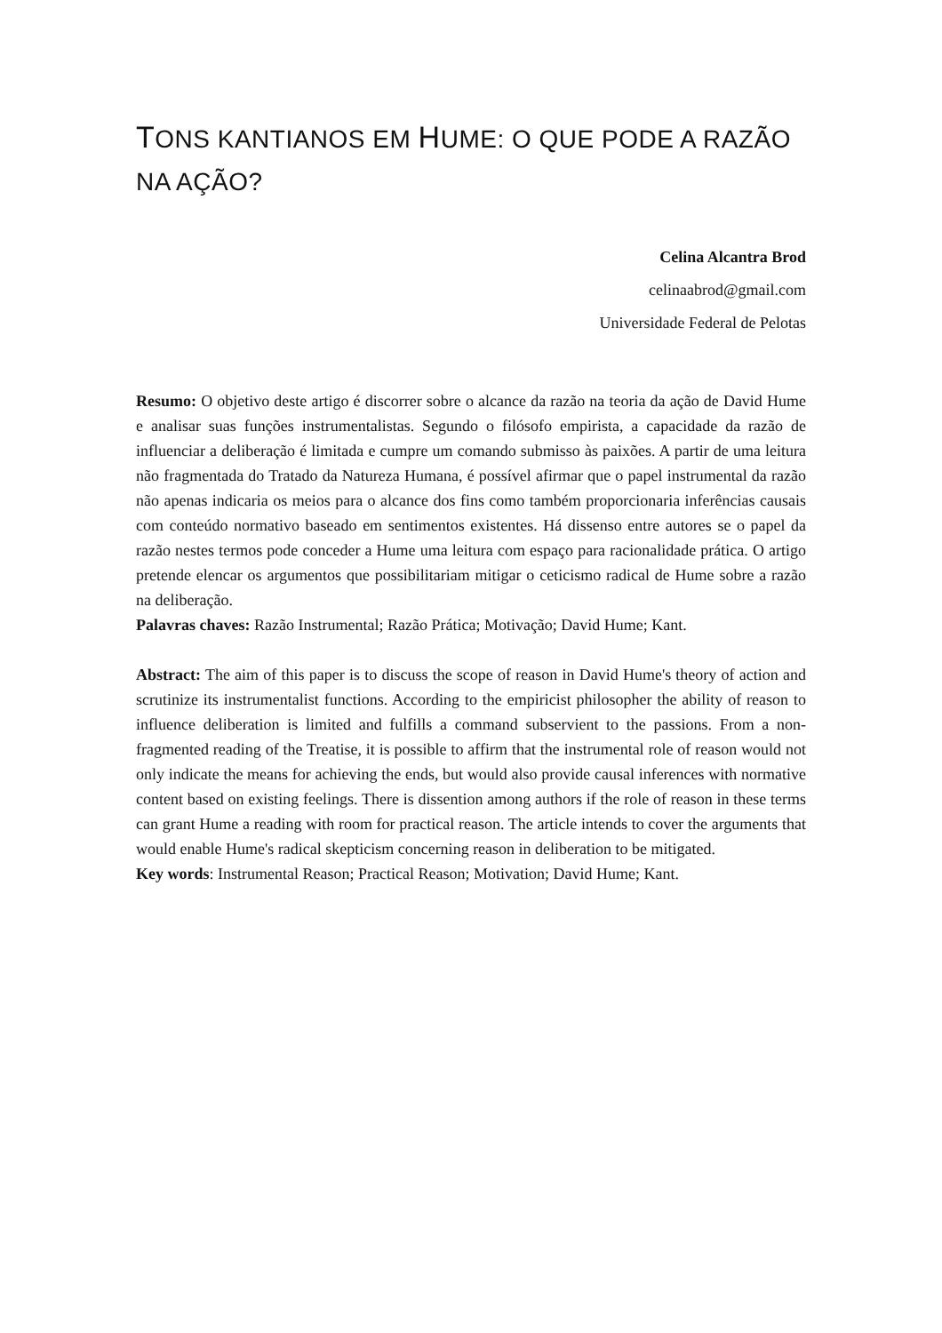TONS KANTIANOS EM HUME: O QUE PODE A RAZÃO NA AÇÃO?
Celina Alcantra Brod
celinaabrod@gmail.com
Universidade Federal de Pelotas
Resumo: O objetivo deste artigo é discorrer sobre o alcance da razão na teoria da ação de David Hume e analisar suas funções instrumentalistas. Segundo o filósofo empirista, a capacidade da razão de influenciar a deliberação é limitada e cumpre um comando submisso às paixões. A partir de uma leitura não fragmentada do Tratado da Natureza Humana, é possível afirmar que o papel instrumental da razão não apenas indicaria os meios para o alcance dos fins como também proporcionaria inferências causais com conteúdo normativo baseado em sentimentos existentes. Há dissenso entre autores se o papel da razão nestes termos pode conceder a Hume uma leitura com espaço para racionalidade prática. O artigo pretende elencar os argumentos que possibilitariam mitigar o ceticismo radical de Hume sobre a razão na deliberação.
Palavras chaves: Razão Instrumental; Razão Prática; Motivação; David Hume; Kant.
Abstract: The aim of this paper is to discuss the scope of reason in David Hume's theory of action and scrutinize its instrumentalist functions. According to the empiricist philosopher the ability of reason to influence deliberation is limited and fulfills a command subservient to the passions. From a non-fragmented reading of the Treatise, it is possible to affirm that the instrumental role of reason would not only indicate the means for achieving the ends, but would also provide causal inferences with normative content based on existing feelings. There is dissention among authors if the role of reason in these terms can grant Hume a reading with room for practical reason. The article intends to cover the arguments that would enable Hume's radical skepticism concerning reason in deliberation to be mitigated.
Key words: Instrumental Reason; Practical Reason; Motivation; David Hume; Kant.